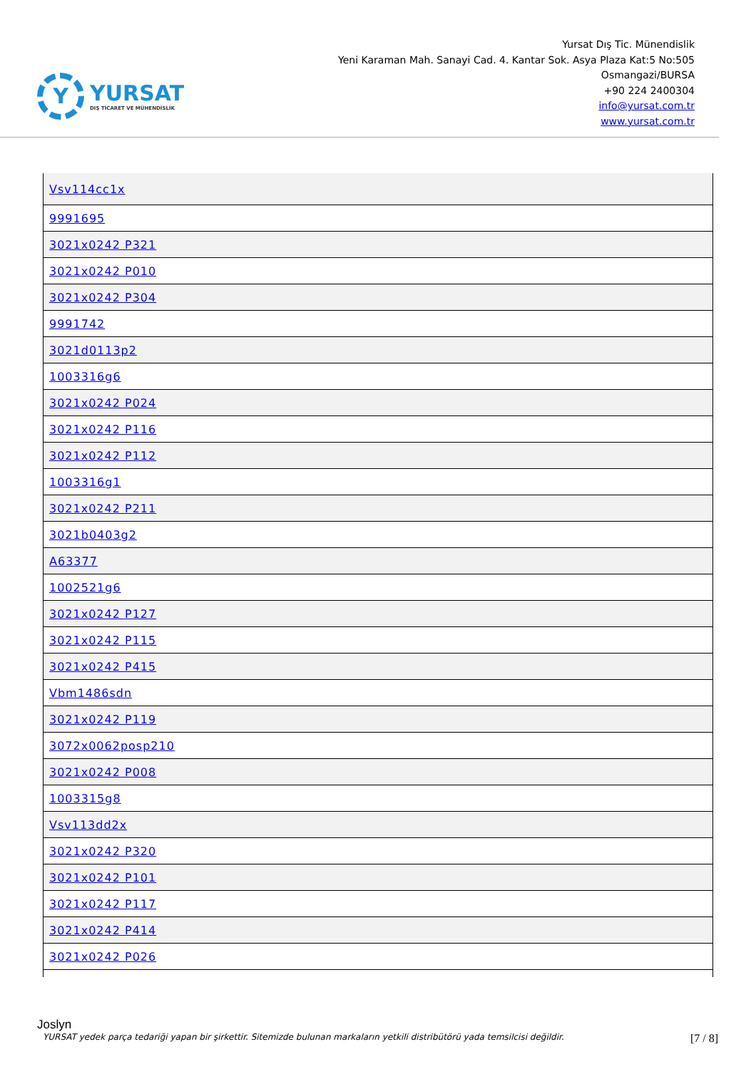Y
YURSAT
DIŞ TİCARET VE MÜHENDİSLİK
Yursat Dış Tic. Münendislik
Yeni Karaman Mah. Sanayi Cad. 4. Kantar Sok. Asya Plaza Kat:5 No:505
Osmangazi/BURSA
+90 224 2400304
info@yursat.com.tr
www.yursat.com.tr
| Vsv114cc1x |
| 9991695 |
| 3021x0242 P321 |
| 3021x0242 P010 |
| 3021x0242 P304 |
| 9991742 |
| 3021d0113p2 |
| 1003316g6 |
| 3021x0242 P024 |
| 3021x0242 P116 |
| 3021x0242 P112 |
| 1003316g1 |
| 3021x0242 P211 |
| 3021b0403g2 |
| A63377 |
| 1002521g6 |
| 3021x0242 P127 |
| 3021x0242 P115 |
| 3021x0242 P415 |
| Vbm1486sdn |
| 3021x0242 P119 |
| 3072x0062posp210 |
| 3021x0242 P008 |
| 1003315g8 |
| Vsv113dd2x |
| 3021x0242 P320 |
| 3021x0242 P101 |
| 3021x0242 P117 |
| 3021x0242 P414 |
| 3021x0242 P026 |
Joslyn
YURSAT yedek parça tedariği yapan bir şirkettir. Sitemizde bulunan markaların yetkili distribütörü yada temsilcisi değildir. [7 / 8]